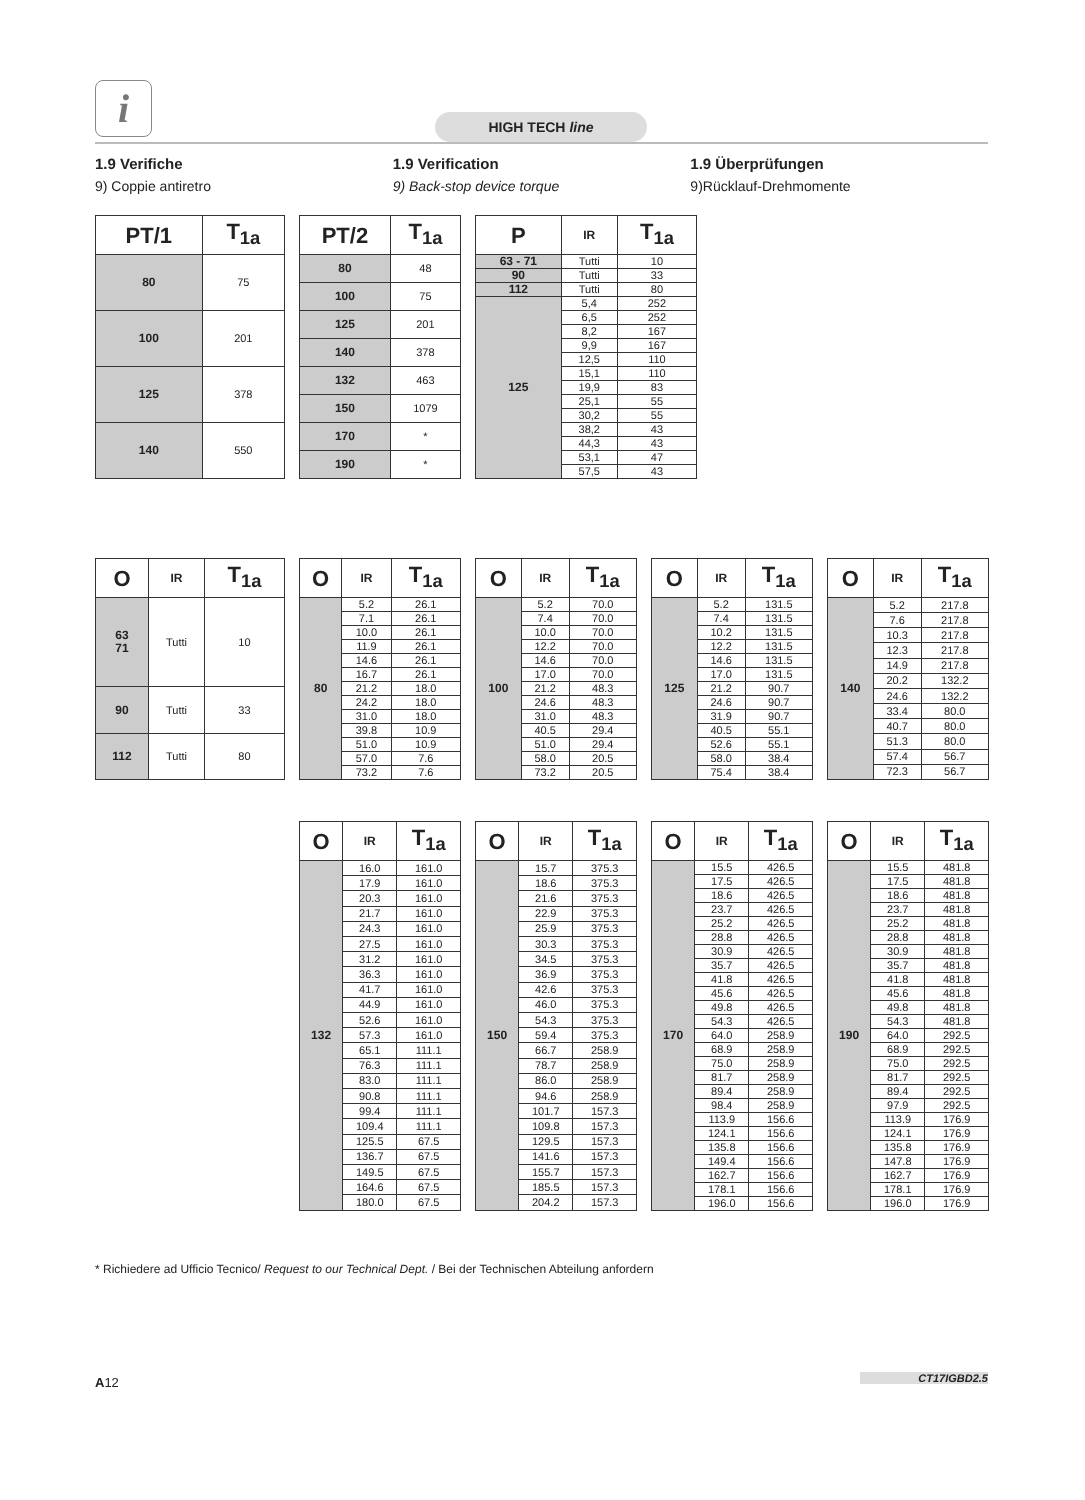i HIGH TECH line
1.9 Verifiche
9) Coppie antiretro
1.9 Verification
9) Back-stop device torque
1.9 Überprüfungen
9)Rücklauf-Drehmomente
| PT/1 | T<sub>1a</sub> |
| --- | --- |
| 80 | 75 |
| 100 | 201 |
| 125 | 378 |
| 140 | 550 |
| PT/2 | T<sub>1a</sub> |
| --- | --- |
| 80 | 48 |
| 100 | 75 |
| 125 | 201 |
| 140 | 378 |
| 132 | 463 |
| 150 | 1079 |
| 170 | * |
| 190 | * |
| P | IR | T<sub>1a</sub> |
| --- | --- | --- |
| 63 - 71 | Tutti | 10 |
| 90 | Tutti | 33 |
| 112 | Tutti | 80 |
| 125 | 5,4 | 252 |
| | 6,5 | 252 |
| | 8,2 | 167 |
| | 9,9 | 167 |
| | 12,5 | 110 |
| | 15,1 | 110 |
| | 19,9 | 83 |
| | 25,1 | 55 |
| | 30,2 | 55 |
| | 38,2 | 43 |
| | 44,3 | 43 |
| | 53,1 | 47 |
| | 57,5 | 43 |
| O | IR | T<sub>1a</sub> |
| --- | --- | --- |
| 63 71 | Tutti | 10 |
| 90 | Tutti | 33 |
| 112 | Tutti | 80 |
| O | IR | T<sub>1a</sub> |
| --- | --- | --- |
| 80 | 5.2 | 26.1 |
| | 7.1 | 26.1 |
| | 10.0 | 26.1 |
| | 11.9 | 26.1 |
| | 14.6 | 26.1 |
| | 16.7 | 26.1 |
| | 21.2 | 18.0 |
| | 24.2 | 18.0 |
| | 31.0 | 18.0 |
| | 39.8 | 10.9 |
| | 51.0 | 10.9 |
| | 57.0 | 7.6 |
| | 73.2 | 7.6 |
| O | IR | T<sub>1a</sub> |
| --- | --- | --- |
| 100 | 5.2 | 70.0 |
| | 7.4 | 70.0 |
| | 10.0 | 70.0 |
| | 12.2 | 70.0 |
| | 14.6 | 70.0 |
| | 17.0 | 70.0 |
| | 21.2 | 48.3 |
| | 24.6 | 48.3 |
| | 31.0 | 48.3 |
| | 40.5 | 29.4 |
| | 51.0 | 29.4 |
| | 58.0 | 20.5 |
| | 73.2 | 20.5 |
| O | IR | T<sub>1a</sub> |
| --- | --- | --- |
| 125 | 5.2 | 131.5 |
| | 7.4 | 131.5 |
| | 10.2 | 131.5 |
| | 12.2 | 131.5 |
| | 14.6 | 131.5 |
| | 17.0 | 131.5 |
| | 21.2 | 90.7 |
| | 24.6 | 90.7 |
| | 31.9 | 90.7 |
| | 40.5 | 55.1 |
| | 52.6 | 55.1 |
| | 58.0 | 38.4 |
| | 75.4 | 38.4 |
| O | IR | T<sub>1a</sub> |
| --- | --- | --- |
| 140 | 5.2 | 217.8 |
| | 7.6 | 217.8 |
| | 10.3 | 217.8 |
| | 12.3 | 217.8 |
| | 14.9 | 217.8 |
| | 20.2 | 132.2 |
| | 24.6 | 132.2 |
| | 33.4 | 80.0 |
| | 40.7 | 80.0 |
| | 51.3 | 80.0 |
| | 57.4 | 56.7 |
| | 72.3 | 56.7 |
| O | IR | T<sub>1a</sub> |
| --- | --- | --- |
| 132 | 16.0 | 161.0 |
| | 17.9 | 161.0 |
| | 20.3 | 161.0 |
| | 21.7 | 161.0 |
| | 24.3 | 161.0 |
| | 27.5 | 161.0 |
| | 31.2 | 161.0 |
| | 36.3 | 161.0 |
| | 41.7 | 161.0 |
| | 44.9 | 161.0 |
| | 52.6 | 161.0 |
| | 57.3 | 161.0 |
| | 65.1 | 111.1 |
| | 76.3 | 111.1 |
| | 83.0 | 111.1 |
| | 90.8 | 111.1 |
| | 99.4 | 111.1 |
| | 109.4 | 111.1 |
| | 125.5 | 67.5 |
| | 136.7 | 67.5 |
| | 149.5 | 67.5 |
| | 164.6 | 67.5 |
| | 180.0 | 67.5 |
| O | IR | T<sub>1a</sub> |
| --- | --- | --- |
| 150 | 15.7 | 375.3 |
| | 18.6 | 375.3 |
| | 21.6 | 375.3 |
| | 22.9 | 375.3 |
| | 25.9 | 375.3 |
| | 30.3 | 375.3 |
| | 34.5 | 375.3 |
| | 36.9 | 375.3 |
| | 42.6 | 375.3 |
| | 46.0 | 375.3 |
| | 54.3 | 375.3 |
| | 59.4 | 375.3 |
| | 66.7 | 258.9 |
| | 78.7 | 258.9 |
| | 86.0 | 258.9 |
| | 94.6 | 258.9 |
| | 101.7 | 157.3 |
| | 109.8 | 157.3 |
| | 129.5 | 157.3 |
| | 141.6 | 157.3 |
| | 155.7 | 157.3 |
| | 185.5 | 157.3 |
| | 204.2 | 157.3 |
| O | IR | T<sub>1a</sub> |
| --- | --- | --- |
| 170 | 15.5 | 426.5 |
| | 17.5 | 426.5 |
| | 18.6 | 426.5 |
| | 23.7 | 426.5 |
| | 25.2 | 426.5 |
| | 28.8 | 426.5 |
| | 30.9 | 426.5 |
| | 35.7 | 426.5 |
| | 41.8 | 426.5 |
| | 45.6 | 426.5 |
| | 49.8 | 426.5 |
| | 54.3 | 426.5 |
| | 64.0 | 258.9 |
| | 68.9 | 258.9 |
| | 75.0 | 258.9 |
| | 81.7 | 258.9 |
| | 89.4 | 258.9 |
| | 98.4 | 258.9 |
| | 113.9 | 156.6 |
| | 124.1 | 156.6 |
| | 135.8 | 156.6 |
| | 149.4 | 156.6 |
| | 162.7 | 156.6 |
| | 178.1 | 156.6 |
| | 196.0 | 156.6 |
| O | IR | T<sub>1a</sub> |
| --- | --- | --- |
| 190 | 15.5 | 481.8 |
| | 17.5 | 481.8 |
| | 18.6 | 481.8 |
| | 23.7 | 481.8 |
| | 25.2 | 481.8 |
| | 28.8 | 481.8 |
| | 30.9 | 481.8 |
| | 35.7 | 481.8 |
| | 41.8 | 481.8 |
| | 45.6 | 481.8 |
| | 49.8 | 481.8 |
| | 54.3 | 481.8 |
| | 64.0 | 292.5 |
| | 68.9 | 292.5 |
| | 75.0 | 292.5 |
| | 81.7 | 292.5 |
| | 89.4 | 292.5 |
| | 97.9 | 292.5 |
| | 113.9 | 176.9 |
| | 124.1 | 176.9 |
| | 135.8 | 176.9 |
| | 147.8 | 176.9 |
| | 162.7 | 176.9 |
| | 178.1 | 176.9 |
| | 196.0 | 176.9 |
* Richiedere ad Ufficio Tecnico/ Request to our Technical Dept. / Bei der Technischen Abteilung anfordern
A12 CT17IGBD2.5